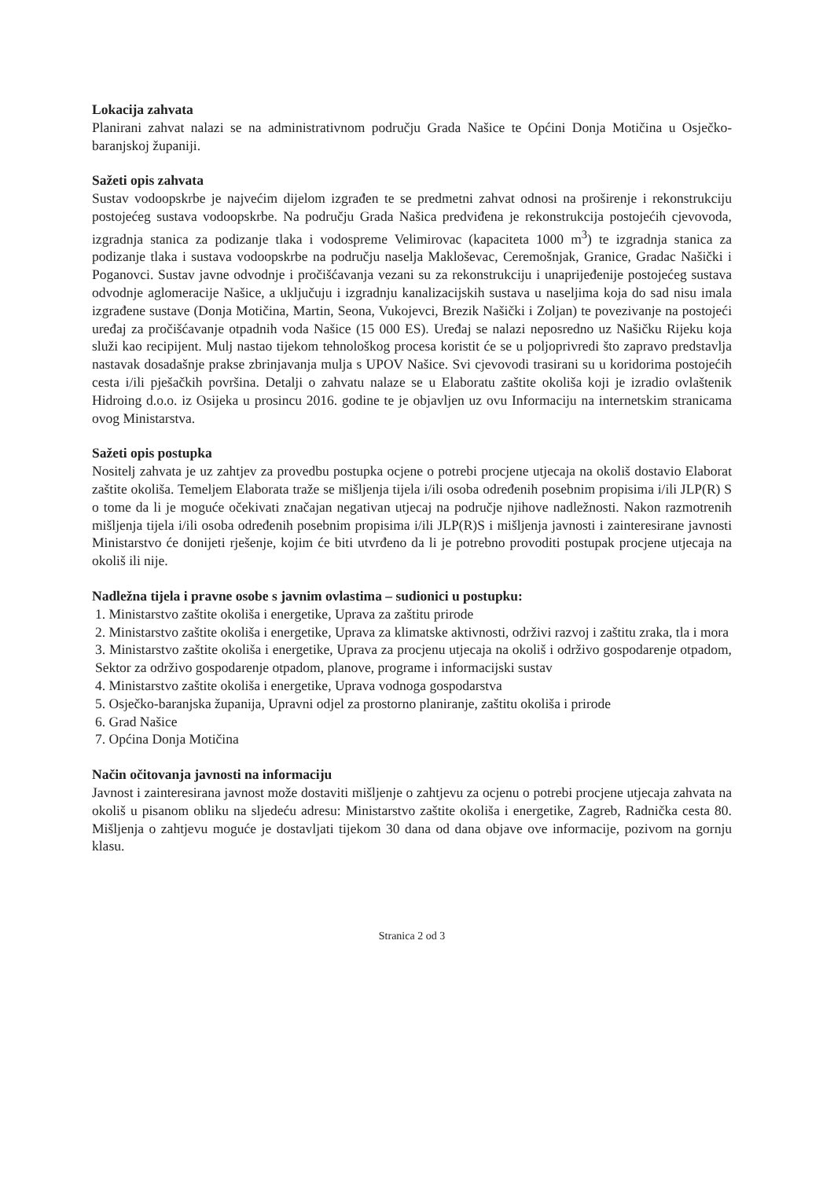Lokacija zahvata
Planirani zahvat nalazi se na administrativnom području Grada Našice te Općini Donja Motičina u Osječko-baranjskoj županiji.
Sažeti opis zahvata
Sustav vodoopskrbe je najvećim dijelom izgrađen te se predmetni zahvat odnosi na proširenje i rekonstrukciju postojećeg sustava vodoopskrbe. Na području Grada Našica predviđena je rekonstrukcija postojećih cjevovoda, izgradnja stanica za podizanje tlaka i vodospreme Velimirovac (kapaciteta 1000 m<sup>3</sup>) te izgradnja stanica za podizanje tlaka i sustava vodoopskrbe na području naselja Makloševac, Ceremošnjak, Granice, Gradac Našički i Poganovci. Sustav javne odvodnje i pročišćavanja vezani su za rekonstrukciju i unaprijeđenije postojećeg sustava odvodnje aglomeracije Našice, a uključuju i izgradnju kanalizacijskih sustava u naseljima koja do sad nisu imala izgrađene sustave (Donja Motičina, Martin, Seona, Vukojevci, Brezik Našički i Zoljan) te povezivanje na postojeći uređaj za pročišćavanje otpadnih voda Našice (15 000 ES). Uređaj se nalazi neposredno uz Našičku Rijeku koja služi kao recipijent. Mulj nastao tijekom tehnološkog procesa koristit će se u poljoprivredi što zapravo predstavlja nastavak dosadašnje prakse zbrinjavanja mulja s UPOV Našice. Svi cjevovodi trasirani su u koridorima postojećih cesta i/ili pješačkih površina. Detalji o zahvatu nalaze se u Elaboratu zaštite okoliša koji je izradio ovlaštenik Hidroing d.o.o. iz Osijeka u prosincu 2016. godine te je objavljen uz ovu Informaciju na internetskim stranicama ovog Ministarstva.
Sažeti opis postupka
Nositelj zahvata je uz zahtjev za provedbu postupka ocjene o potrebi procjene utjecaja na okoliš dostavio Elaborat zaštite okoliša. Temeljem Elaborata traže se mišljenja tijela i/ili osoba određenih posebnim propisima i/ili JLP(R) S o tome da li je moguće očekivati značajan negativan utjecaj na područje njihove nadležnosti. Nakon razmotrenih mišljenja tijela i/ili osoba određenih posebnim propisima i/ili JLP(R)S i mišljenja javnosti i zainteresirane javnosti Ministarstvo će donijeti rješenje, kojim će biti utvrđeno da li je potrebno provoditi postupak procjene utjecaja na okoliš ili nije.
Nadležna tijela i pravne osobe s javnim ovlastima – sudionici u postupku:
1. Ministarstvo zaštite okoliša i energetike, Uprava za zaštitu prirode
2. Ministarstvo zaštite okoliša i energetike, Uprava za klimatske aktivnosti, održivi razvoj i zaštitu zraka, tla i mora
3. Ministarstvo zaštite okoliša i energetike, Uprava za procjenu utjecaja na okoliš i održivo gospodarenje otpadom, Sektor za održivo gospodarenje otpadom, planove, programe i informacijski sustav
4. Ministarstvo zaštite okoliša i energetike, Uprava vodnoga gospodarstva
5. Osječko-baranjska županija, Upravni odjel za prostorno planiranje, zaštitu okoliša i prirode
6. Grad Našice
7. Općina Donja Motičina
Način očitovanja javnosti na informaciju
Javnost i zainteresirana javnost može dostaviti mišljenje o zahtjevu za ocjenu o potrebi procjene utjecaja zahvata na okoliš u pisanom obliku na sljedeću adresu: Ministarstvo zaštite okoliša i energetike, Zagreb, Radnička cesta 80. Mišljenja o zahtjevu moguće je dostavljati tijekom 30 dana od dana objave ove informacije, pozivom na gornju klasu.
Stranica 2 od 3